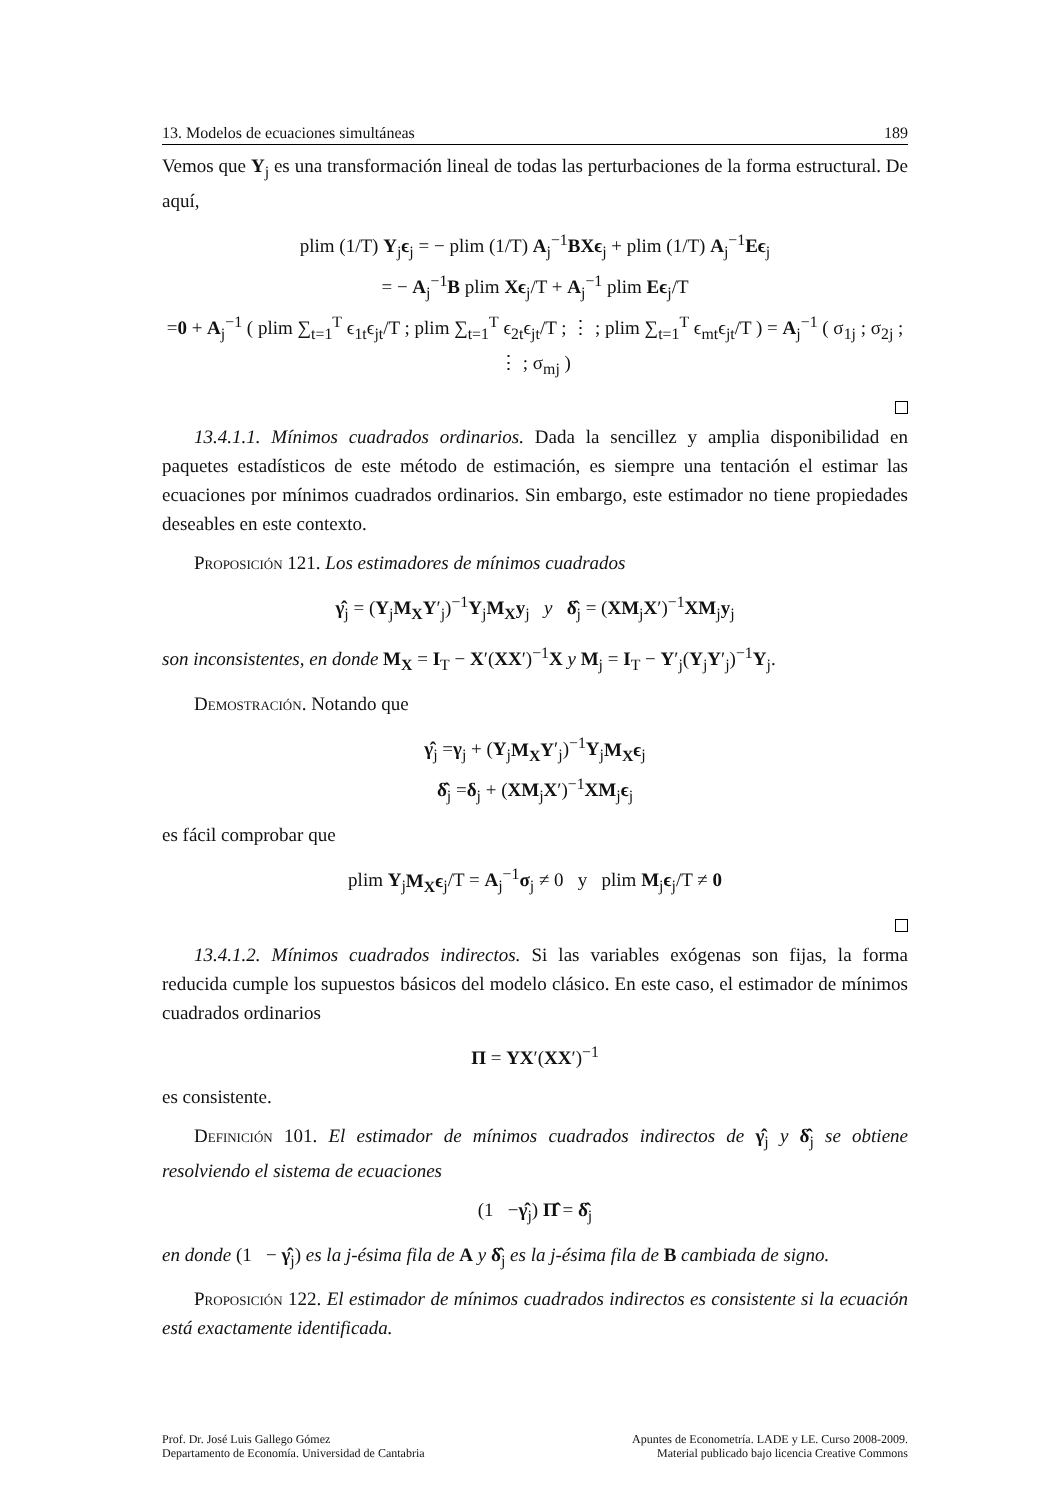13. Modelos de ecuaciones simultáneas 189
Vemos que Y<sub>j</sub> es una transformación lineal de todas las perturbaciones de la forma estructural. De aquí,
plim (1/T) Y<sub>j</sub>ϵ<sub>j</sub> = − plim (1/T) A<sub>j</sub><sup>−1</sup>BXϵ<sub>j</sub> + plim (1/T) A<sub>j</sub><sup>−1</sup>Eϵ<sub>j</sub>
= − A<sub>j</sub><sup>−1</sup>B plim Xϵ<sub>j</sub>/T + A<sub>j</sub><sup>−1</sup> plim Eϵ<sub>j</sub>/T
=0 + A<sub>j</sub><sup>−1</sup> ( plim ∑<sub>t=1</sub><sup>T</sup> ϵ<sub>1t</sub>ϵ<sub>jt</sub>/T ; plim ∑<sub>t=1</sub><sup>T</sup> ϵ<sub>2t</sub>ϵ<sub>jt</sub>/T ; ⋮ ; plim ∑<sub>t=1</sub><sup>T</sup> ϵ<sub>mt</sub>ϵ<sub>jt</sub>/T ) = A<sub>j</sub><sup>−1</sup> ( σ<sub>1j</sub> ; σ<sub>2j</sub> ; ⋮ ; σ<sub>mj</sub> )
13.4.1.1. Mínimos cuadrados ordinarios. Dada la sencillez y amplia disponibilidad en paquetes estadísticos de este método de estimación, es siempre una tentación el estimar las ecuaciones por mínimos cuadrados ordinarios. Sin embargo, este estimador no tiene propiedades deseables en este contexto.
Proposición 121. Los estimadores de mínimos cuadrados
γ̂<sub>j</sub> = (Y<sub>j</sub>M<sub>X</sub>Y′<sub>j</sub>)<sup>−1</sup>Y<sub>j</sub>M<sub>X</sub>y<sub>j</sub> y δ̂<sub>j</sub> = (XM<sub>j</sub>X′)<sup>−1</sup>XM<sub>j</sub>y<sub>j</sub>
son inconsistentes, en donde M<sub>X</sub> = I<sub>T</sub> − X′(XX′)<sup>−1</sup>X y M<sub>j</sub> = I<sub>T</sub> − Y′<sub>j</sub>(Y<sub>j</sub>Y′<sub>j</sub>)<sup>−1</sup>Y<sub>j</sub>.
Demostración. Notando que
γ̂<sub>j</sub> =γ<sub>j</sub> + (Y<sub>j</sub>M<sub>X</sub>Y′<sub>j</sub>)<sup>−1</sup>Y<sub>j</sub>M<sub>X</sub>ϵ<sub>j</sub>
δ̂<sub>j</sub> =δ<sub>j</sub> + (XM<sub>j</sub>X′)<sup>−1</sup>XM<sub>j</sub>ϵ<sub>j</sub>
es fácil comprobar que
plim Y<sub>j</sub>M<sub>X</sub>ϵ<sub>j</sub>/T = A<sub>j</sub><sup>−1</sup>σ<sub>j</sub> ≠ 0 y plim M<sub>j</sub>ϵ<sub>j</sub>/T ≠ 0
13.4.1.2. Mínimos cuadrados indirectos. Si las variables exógenas son fijas, la forma reducida cumple los supuestos básicos del modelo clásico. En este caso, el estimador de mínimos cuadrados ordinarios
Π = YX′(XX′)<sup>−1</sup>
es consistente.
Definición 101. El estimador de mínimos cuadrados indirectos de γ̂<sub>j</sub> y δ̂<sub>j</sub> se obtiene resolviendo el sistema de ecuaciones
(1 −γ̂<sub>j</sub>) Π̂ = δ̂<sub>j</sub>
en donde (1 − γ̂<sub>j</sub>) es la j-ésima fila de A y δ̂<sub>j</sub> es la j-ésima fila de B cambiada de signo.
Proposición 122. El estimador de mínimos cuadrados indirectos es consistente si la ecuación está exactamente identificada.
Prof. Dr. José Luis Gallego Gómez
Departamento de Economía. Universidad de Cantabria
Apuntes de Econometría. LADE y LE. Curso 2008-2009.
Material publicado bajo licencia Creative Commons